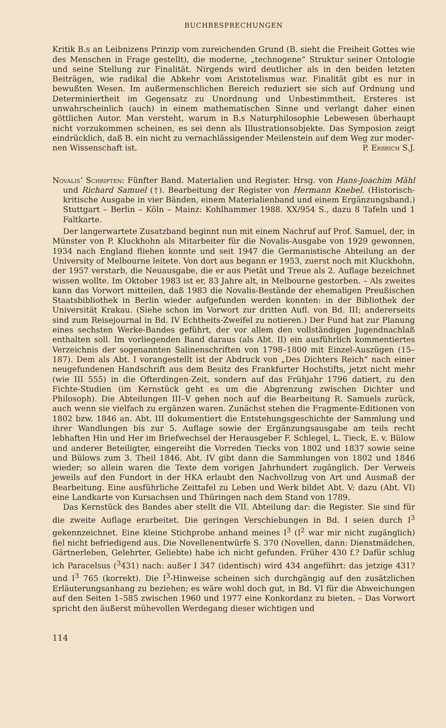BUCHBESPRECHUNGEN
Kritik B.s an Leibnizens Prinzip vom zureichenden Grund (B. sieht die Freiheit Gottes wie des Menschen in Frage gestellt), die moderne, „technogene“ Struktur seiner Ontologie und seine Stellung zur Finalität. Nirgends wird deutlicher als in den beiden letzten Beiträgen, wie radikal die Abkehr vom Aristotelismus war. Finalität gibt es nur in bewußten Wesen. Im außermenschlichen Bereich reduziert sie sich auf Ordnung und Determiniertheit im Gegensatz zu Unordnung und Unbestimmtheit. Ersteres ist unwahrscheinlich (auch) in einem mathematischen Sinne und verlangt daher einen göttlichen Autor. Man versteht, warum in B.s Naturphilosophie Lebewesen überhaupt nicht vorzukommen scheinen, es sei denn als Illustrationsobjekte. Das Symposion zeigt eindrücklich, daß B. ein nicht zu vernachlässigender Meilenstein auf dem Weg zur moder-
nen Wissenschaft ist. P. Erbrich S.J.
Novalis’ Schriften: Fünfter Band. Materialien und Register. Hrsg. von Hans-Joachim Mähl und Richard Samuel (†). Bearbeitung der Register von Hermann Knebel. (Historisch-kritische Ausgabe in vier Bänden, einem Materialienband und einem Ergänzungsband.) Stuttgart – Berlin – Köln – Mainz: Kohlhammer 1988. XX/954 S., dazu 8 Tafeln und 1 Faltkarte.
Der langerwartete Zusatzband beginnt nun mit einem Nachruf auf Prof. Samuel, der, in Münster von P. Kluckhohn als Mitarbeiter für die Novalis-Ausgabe von 1929 gewonnen, 1934 nach England fliehen konnte und seit 1947 die Germanistische Abteilung an der University of Melbourne leitete. Von dort aus begann er 1953, zuerst noch mit Kluckhohn, der 1957 verstarb, die Neuausgabe, die er aus Pietät und Treue als 2. Auflage bezeichnet wissen wollte. Im Oktober 1983 ist er, 83 Jahre alt, in Melbourne gestorben. – Als zweites kann das Vorwort mitteilen, daß 1983 die Novalis-Bestände der ehemaligen Preußischen Staatsbibliothek in Berlin wieder aufgefunden werden konnten: in der Bibliothek der Universität Krakau. (Siehe schon im Vorwort zur dritten Aufl. von Bd. III; andererseits sind zum Reisejournal in Bd. IV Echtheits-Zweifel zu notieren.) Der Fund hat zur Planung eines sechsten Werke-Bandes geführt, der vor allem den vollständigen Jugendnachlaß enthalten soll. Im vorliegenden Band daraus (als Abt. II) ein ausführlich kommentiertes Verzeichnis der sogenannten Salinenschriften von 1798–1800 mit Einzel-Auszügen (15–187). Dem als Abt. I vorangestellt ist der Abdruck von „Des Dichters Reich“ nach einer neugefundenen Handschrift aus dem Besitz des Frankfurter Hochstifts, jetzt nicht mehr (wie III 555) in die Ofterdingen-Zeit, sondern auf das Frühjahr 1796 datiert, zu den Fichte-Studien (im Kernstück geht es um die Abgrenzung zwischen Dichter und Philosoph). Die Abteilungen III–V gehen noch auf die Bearbeitung R. Samuels zurück, auch wenn sie vielfach zu ergänzen waren. Zunächst stehen die Fragmente-Editionen von 1802 bzw. 1846 an. Abt. III dokumentiert die Entstehungsgeschichte der Sammlung und ihrer Wandlungen bis zur 5. Auflage sowie der Ergänzungsausgabe am teils recht lebhaften Hin und Her im Briefwechsel der Herausgeber F. Schlegel, L. Tieck, E. v. Bülow und anderer Beteiligter, eingereiht die Vorreden Tiecks von 1802 und 1837 sowie seine und Bülows zum 3. Theil 1846. Abt. IV gibt dann die Sammlungen von 1802 und 1846 wieder; so allein waren die Texte dem vorigen Jahrhundert zugänglich. Der Verweis jeweils auf den Fundort in der HKA erlaubt den Nachvollzug von Art und Ausmaß der Bearbeitung. Eine ausführliche Zeittafel zu Leben und Werk bildet Abt. V; dazu (Abt. VI) eine Landkarte von Kursachsen und Thüringen nach dem Stand von 1789.
Das Kernstück des Bandes aber stellt die VII. Abteilung dar: die Register. Sie sind für die zweite Auflage erarbeitet. Die geringen Verschiebungen in Bd. I seien durch I<sup>3</sup> gekennzeichnet. Eine kleine Stichprobe anhand meines I<sup>3</sup> (I<sup>2</sup> war mir nicht zugänglich) fiel nicht befriedigend aus. Die Novellenentwürfe S. 370 (Novellen, dann: Dienstmädchen, Gärtnerleben, Gelehrter, Geliebte) habe ich nicht gefunden. Früher 430 f.? Dafür schlug ich Paracelsus (<sup>3</sup>431) nach: außer I 347 (identisch) wird 434 angeführt: das jetzige 431? und I<sup>3</sup> 765 (korrekt). Die I<sup>3</sup>-Hinweise scheinen sich durchgängig auf den zusätzlichen Erläuterungsanhang zu beziehen; es wäre wohl doch gut, in Bd. VI für die Abweichungen auf den Seiten 1–585 zwischen 1960 und 1977 eine Konkordanz zu bieten. – Das Vorwort spricht den äußerst mühevollen Werdegang dieser wichtigen und
114